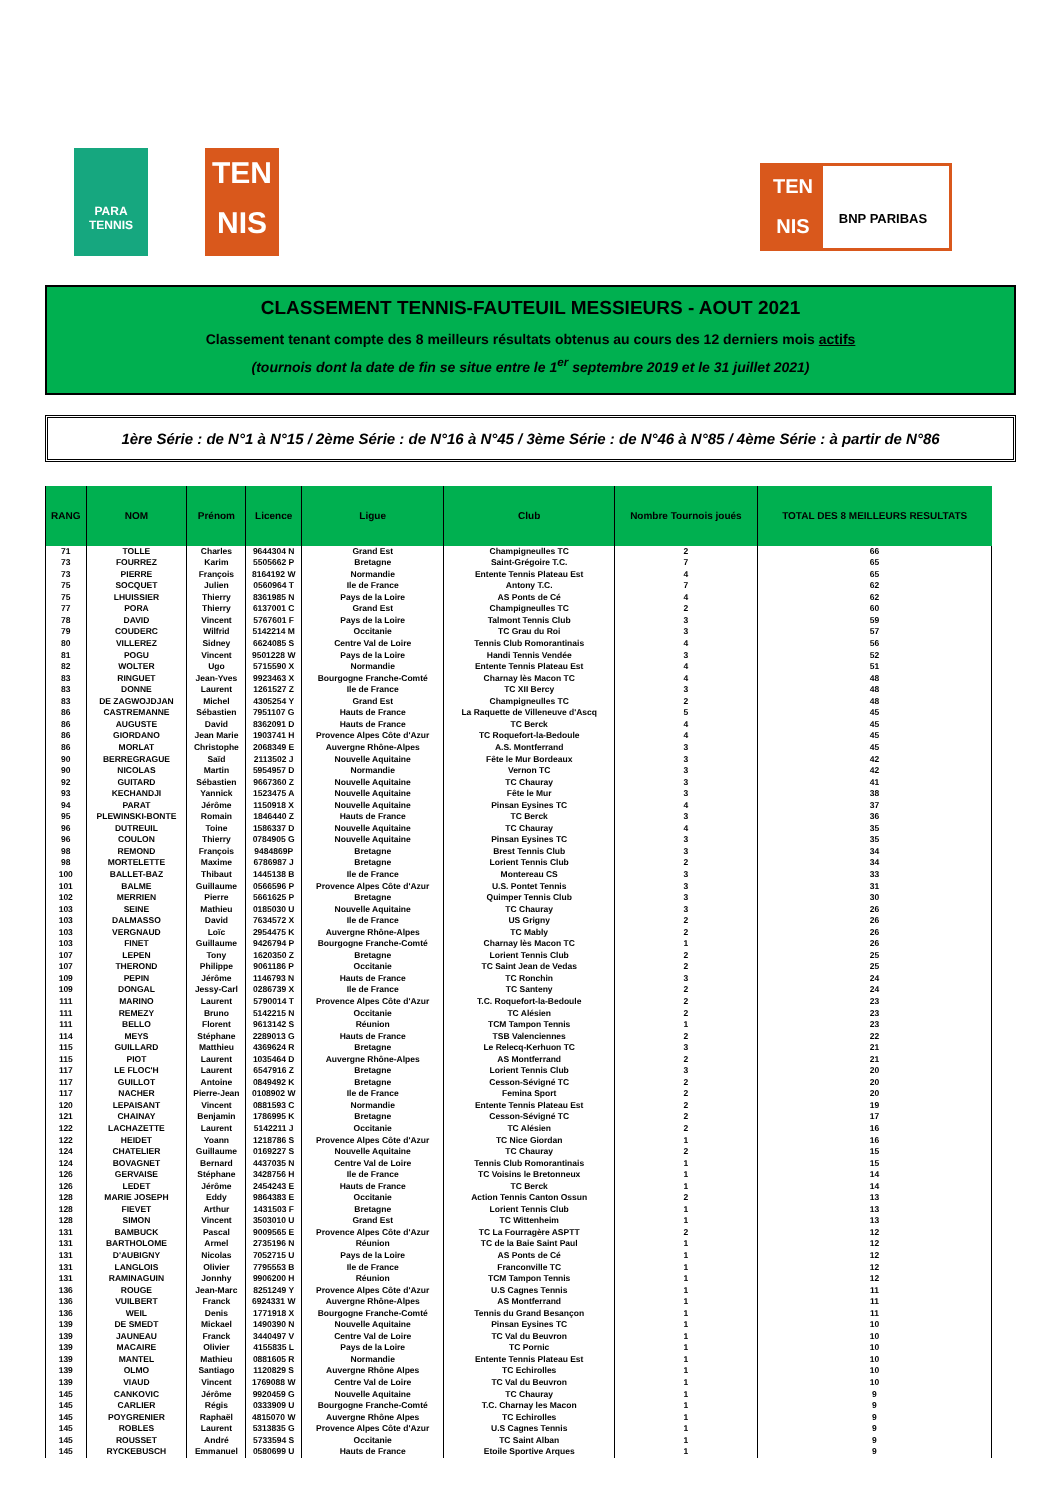PARA
TENNIS
TEN
NIS
TEN
NIS
BNP PARIBAS
CLASSEMENT TENNIS-FAUTEUIL MESSIEURS - AOUT 2021
Classement tenant compte des 8 meilleurs résultats obtenus au cours des 12 derniers mois actifs
(tournois dont la date de fin se situe entre le 1<sup>er</sup> septembre 2019 et le 31 juillet 2021)
1ère Série : de N°1 à N°15 / 2ème Série : de N°16 à N°45 / 3ème Série : de N°46 à N°85 / 4ème Série : à partir de N°86
| RANG | NOM | Prénom | Licence | Ligue | Club | Nombre Tournois joués | TOTAL DES 8 MEILLEURS RESULTATS |
| --- | --- | --- | --- | --- | --- | --- | --- |
| 71 | TOLLE | Charles | 9644304 N | Grand Est | Champigneulles TC | 2 | 66 |
| 73 | FOURREZ | Karim | 5505662 P | Bretagne | Saint-Grégoire T.C. | 7 | 65 |
| 73 | PIERRE | François | 8164192 W | Normandie | Entente Tennis Plateau Est | 4 | 65 |
| 75 | SOCQUET | Julien | 0560964 T | Ile de France | Antony T.C. | 7 | 62 |
| 75 | LHUISSIER | Thierry | 8361985 N | Pays de la Loire | AS Ponts de Cé | 4 | 62 |
| 77 | PORA | Thierry | 6137001 C | Grand Est | Champigneulles TC | 2 | 60 |
| 78 | DAVID | Vincent | 5767601 F | Pays de la Loire | Talmont Tennis Club | 3 | 59 |
| 79 | COUDERC | Wilfrid | 5142214 M | Occitanie | TC Grau du Roi | 3 | 57 |
| 80 | VILLEREZ | Sidney | 6624085 S | Centre Val de Loire | Tennis Club Romorantinais | 4 | 56 |
| 81 | POGU | Vincent | 9501228 W | Pays de la Loire | Handi Tennis Vendée | 3 | 52 |
| 82 | WOLTER | Ugo | 5715590 X | Normandie | Entente Tennis Plateau Est | 4 | 51 |
| 83 | RINGUET | Jean-Yves | 9923463 X | Bourgogne Franche-Comté | Charnay lès Macon TC | 4 | 48 |
| 83 | DONNE | Laurent | 1261527 Z | Ile de France | TC XII Bercy | 3 | 48 |
| 83 | DE ZAGWOJDJAN | Michel | 4305254 Y | Grand Est | Champigneulles TC | 2 | 48 |
| 86 | CASTREMANNE | Sébastien | 7951107 G | Hauts de France | La Raquette de Villeneuve d'Ascq | 5 | 45 |
| 86 | AUGUSTE | David | 8362091 D | Hauts de France | TC Berck | 4 | 45 |
| 86 | GIORDANO | Jean Marie | 1903741 H | Provence Alpes Côte d'Azur | TC Roquefort-la-Bedoule | 4 | 45 |
| 86 | MORLAT | Christophe | 2068349 E | Auvergne Rhône-Alpes | A.S. Montferrand | 3 | 45 |
| 90 | BERREGRAGUE | Saïd | 2113502 J | Nouvelle Aquitaine | Fête le Mur Bordeaux | 3 | 42 |
| 90 | NICOLAS | Martin | 5954957 D | Normandie | Vernon TC | 3 | 42 |
| 92 | GUITARD | Sébastien | 9667360 Z | Nouvelle Aquitaine | TC Chauray | 3 | 41 |
| 93 | KECHANDJI | Yannick | 1523475 A | Nouvelle Aquitaine | Fête le Mur | 3 | 38 |
| 94 | PARAT | Jérôme | 1150918 X | Nouvelle Aquitaine | Pinsan Eysines TC | 4 | 37 |
| 95 | PLEWINSKI-BONTE | Romain | 1846440 Z | Hauts de France | TC Berck | 3 | 36 |
| 96 | DUTREUIL | Toine | 1586337 D | Nouvelle Aquitaine | TC Chauray | 4 | 35 |
| 96 | COULON | Thierry | 0784905 G | Nouvelle Aquitaine | Pinsan Eysines TC | 3 | 35 |
| 98 | REMOND | François | 9484869P | Bretagne | Brest Tennis Club | 3 | 34 |
| 98 | MORTELETTE | Maxime | 6786987 J | Bretagne | Lorient Tennis Club | 2 | 34 |
| 100 | BALLET-BAZ | Thibaut | 1445138 B | Ile de France | Montereau CS | 3 | 33 |
| 101 | BALME | Guillaume | 0566596 P | Provence Alpes Côte d'Azur | U.S. Pontet Tennis | 3 | 31 |
| 102 | MERRIEN | Pierre | 5661625 P | Bretagne | Quimper Tennis Club | 3 | 30 |
| 103 | SEINE | Mathieu | 0185030 U | Nouvelle Aquitaine | TC Chauray | 3 | 26 |
| 103 | DALMASSO | David | 7634572 X | Ile de France | US Grigny | 2 | 26 |
| 103 | VERGNAUD | Loïc | 2954475 K | Auvergne Rhône-Alpes | TC Mably | 2 | 26 |
| 103 | FINET | Guillaume | 9426794 P | Bourgogne Franche-Comté | Charnay lès Macon TC | 1 | 26 |
| 107 | LEPEN | Tony | 1620350 Z | Bretagne | Lorient Tennis Club | 2 | 25 |
| 107 | THEROND | Philippe | 9061186 P | Occitanie | TC Saint Jean de Vedas | 2 | 25 |
| 109 | PEPIN | Jérôme | 1146793 N | Hauts de France | TC Ronchin | 3 | 24 |
| 109 | DONGAL | Jessy-Carl | 0286739 X | Ile de France | TC Santeny | 2 | 24 |
| 111 | MARINO | Laurent | 5790014 T | Provence Alpes Côte d'Azur | T.C. Roquefort-la-Bedoule | 2 | 23 |
| 111 | REMEZY | Bruno | 5142215 N | Occitanie | TC Alésien | 2 | 23 |
| 111 | BELLO | Florent | 9613142 S | Réunion | TCM Tampon Tennis | 1 | 23 |
| 114 | MEYS | Stéphane | 2289013 G | Hauts de France | TSB Valenciennes | 2 | 22 |
| 115 | GUILLARD | Matthieu | 4369624 R | Bretagne | Le Relecq-Kerhuon TC | 3 | 21 |
| 115 | PIOT | Laurent | 1035464 D | Auvergne Rhône-Alpes | AS Montferrand | 2 | 21 |
| 117 | LE FLOC'H | Laurent | 6547916 Z | Bretagne | Lorient Tennis Club | 3 | 20 |
| 117 | GUILLOT | Antoine | 0849492 K | Bretagne | Cesson-Sévigné TC | 2 | 20 |
| 117 | NACHER | Pierre-Jean | 0108902 W | Ile de France | Femina Sport | 2 | 20 |
| 120 | LEPAISANT | Vincent | 0881593 C | Normandie | Entente Tennis Plateau Est | 2 | 19 |
| 121 | CHAINAY | Benjamin | 1786995 K | Bretagne | Cesson-Sévigné TC | 2 | 17 |
| 122 | LACHAZETTE | Laurent | 5142211 J | Occitanie | TC Alésien | 2 | 16 |
| 122 | HEIDET | Yoann | 1218786 S | Provence Alpes Côte d'Azur | TC Nice Giordan | 1 | 16 |
| 124 | CHATELIER | Guillaume | 0169227 S | Nouvelle Aquitaine | TC Chauray | 2 | 15 |
| 124 | BOVAGNET | Bernard | 4437035 N | Centre Val de Loire | Tennis Club Romorantinais | 1 | 15 |
| 126 | GERVAISE | Stéphane | 3428756 H | Ile de France | TC Voisins le Bretonneux | 1 | 14 |
| 126 | LEDET | Jérôme | 2454243 E | Hauts de France | TC Berck | 1 | 14 |
| 128 | MARIE JOSEPH | Eddy | 9864383 E | Occitanie | Action Tennis Canton Ossun | 2 | 13 |
| 128 | FIEVET | Arthur | 1431503 F | Bretagne | Lorient Tennis Club | 1 | 13 |
| 128 | SIMON | Vincent | 3503010 U | Grand Est | TC Wittenheim | 1 | 13 |
| 131 | BAMBUCK | Pascal | 9009565 E | Provence Alpes Côte d'Azur | TC La Fourragère ASPTT | 2 | 12 |
| 131 | BARTHOLOME | Armel | 2735196 N | Réunion | TC de la Baie Saint Paul | 1 | 12 |
| 131 | D'AUBIGNY | Nicolas | 7052715 U | Pays de la Loire | AS Ponts de Cé | 1 | 12 |
| 131 | LANGLOIS | Olivier | 7795553 B | Ile de France | Franconville TC | 1 | 12 |
| 131 | RAMINAGUIN | Jonnhy | 9906200 H | Réunion | TCM Tampon Tennis | 1 | 12 |
| 136 | ROUGE | Jean-Marc | 8251249 Y | Provence Alpes Côte d'Azur | U.S Cagnes Tennis | 1 | 11 |
| 136 | VUILBERT | Franck | 6924331 W | Auvergne Rhône-Alpes | AS Montferrand | 1 | 11 |
| 136 | WEIL | Denis | 1771918 X | Bourgogne Franche-Comté | Tennis du Grand Besançon | 1 | 11 |
| 139 | DE SMEDT | Mickael | 1490390 N | Nouvelle Aquitaine | Pinsan Eysines TC | 1 | 10 |
| 139 | JAUNEAU | Franck | 3440497 V | Centre Val de Loire | TC Val du Beuvron | 1 | 10 |
| 139 | MACAIRE | Olivier | 4155835 L | Pays de la Loire | TC Pornic | 1 | 10 |
| 139 | MANTEL | Mathieu | 0881605 R | Normandie | Entente Tennis Plateau Est | 1 | 10 |
| 139 | OLMO | Santiago | 1120829 S | Auvergne Rhône Alpes | TC Echirolles | 1 | 10 |
| 139 | VIAUD | Vincent | 1769088 W | Centre Val de Loire | TC Val du Beuvron | 1 | 10 |
| 145 | CANKOVIC | Jérôme | 9920459 G | Nouvelle Aquitaine | TC Chauray | 1 | 9 |
| 145 | CARLIER | Régis | 0333909 U | Bourgogne Franche-Comté | T.C. Charnay les Macon | 1 | 9 |
| 145 | POYGRENIER | Raphaël | 4815070 W | Auvergne Rhône Alpes | TC Echirolles | 1 | 9 |
| 145 | ROBLES | Laurent | 5313835 G | Provence Alpes Côte d'Azur | U.S Cagnes Tennis | 1 | 9 |
| 145 | ROUSSET | André | 5733594 S | Occitanie | TC Saint Alban | 1 | 9 |
| 145 | RYCKEBUSCH | Emmanuel | 0580699 U | Hauts de France | Etoile Sportive Arques | 1 | 9 |